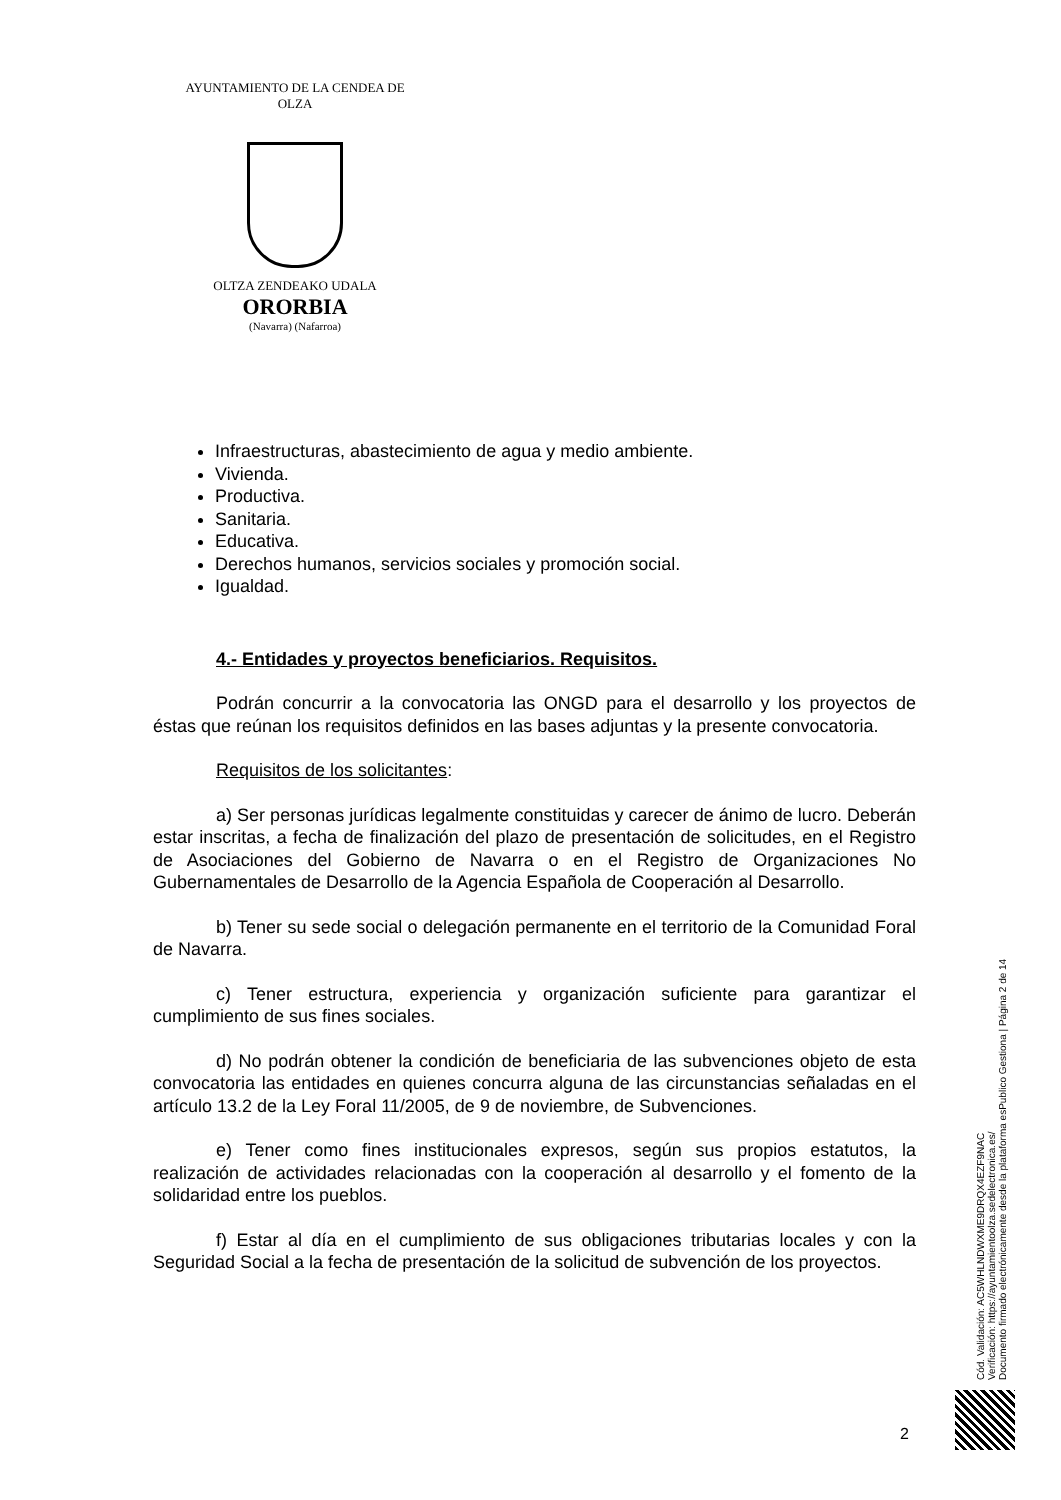AYUNTAMIENTO DE LA CENDEA DE OLZA
OLTZA ZENDEAKO UDALA
ORORBIA
(Navarra) (Nafarroa)
Infraestructuras, abastecimiento de agua y medio ambiente.
Vivienda.
Productiva.
Sanitaria.
Educativa.
Derechos humanos, servicios sociales y promoción social.
Igualdad.
4.- Entidades y proyectos beneficiarios. Requisitos.
Podrán concurrir a la convocatoria las ONGD para el desarrollo y los proyectos de éstas que reúnan los requisitos definidos en las bases adjuntas y la presente convocatoria.
Requisitos de los solicitantes:
a) Ser personas jurídicas legalmente constituidas y carecer de ánimo de lucro. Deberán estar inscritas, a fecha de finalización del plazo de presentación de solicitudes, en el Registro de Asociaciones del Gobierno de Navarra o en el Registro de Organizaciones No Gubernamentales de Desarrollo de la Agencia Española de Cooperación al Desarrollo.
b) Tener su sede social o delegación permanente en el territorio de la Comunidad Foral de Navarra.
c) Tener estructura, experiencia y organización suficiente para garantizar el cumplimiento de sus fines sociales.
d) No podrán obtener la condición de beneficiaria de las subvenciones objeto de esta convocatoria las entidades en quienes concurra alguna de las circunstancias señaladas en el artículo 13.2 de la Ley Foral 11/2005, de 9 de noviembre, de Subvenciones.
e) Tener como fines institucionales expresos, según sus propios estatutos, la realización de actividades relacionadas con la cooperación al desarrollo y el fomento de la solidaridad entre los pueblos.
f) Estar al día en el cumplimiento de sus obligaciones tributarias locales y con la Seguridad Social a la fecha de presentación de la solicitud de subvención de los proyectos.
Cód. Validación: AC5WHLNDWXME9DRQX4EZF9NAC
Verificación: https://ayuntamientoolza.sedelectronica.es/
Documento firmado electrónicamente desde la plataforma esPublico Gestiona | Página 2 de 14
2